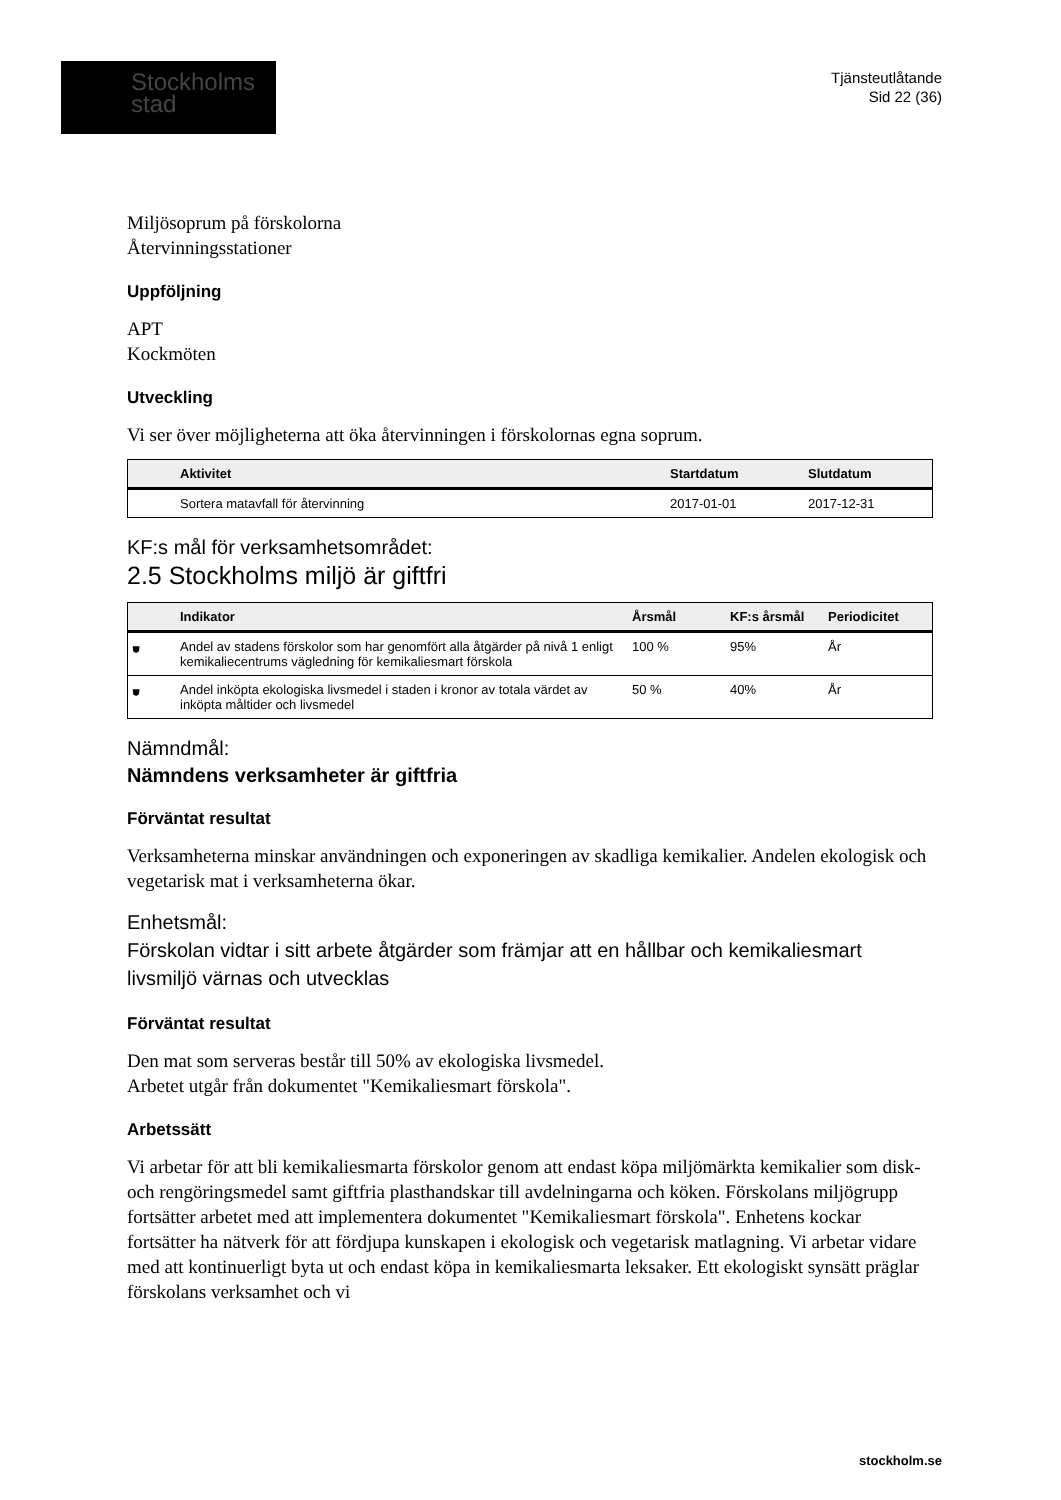Stockholms
stad
Tjänsteutlåtande
Sid 22 (36)
Miljösoprum på förskolorna
Återvinningsstationer
Uppföljning
APT
Kockmöten
Utveckling
Vi ser över möjligheterna att öka återvinningen i förskolornas egna soprum.
| | Aktivitet | Startdatum | Slutdatum |
| --- | --- | --- | --- |
| | Sortera matavfall för återvinning | 2017-01-01 | 2017-12-31 |
KF:s mål för verksamhetsområdet:
2.5 Stockholms miljö är giftfri
| | Indikator | Årsmål | KF:s årsmål | Periodicitet |
| --- | --- | --- | --- | --- |
| ⛊ | Andel av stadens förskolor som har genomfört alla åtgärder på nivå 1 enligt kemikaliecentrums vägledning för kemikaliesmart förskola | 100 % | 95% | År |
| ⛊ | Andel inköpta ekologiska livsmedel i staden i kronor av totala värdet av inköpta måltider och livsmedel | 50 % | 40% | År |
Nämndmål:
Nämndens verksamheter är giftfria
Förväntat resultat
Verksamheterna minskar användningen och exponeringen av skadliga kemikalier. Andelen ekologisk och vegetarisk mat i verksamheterna ökar.
Enhetsmål:
Förskolan vidtar i sitt arbete åtgärder som främjar att en hållbar och kemikaliesmart livsmiljö värnas och utvecklas
Förväntat resultat
Den mat som serveras består till 50% av ekologiska livsmedel.
Arbetet utgår från dokumentet "Kemikaliesmart förskola".
Arbetssätt
Vi arbetar för att bli kemikaliesmarta förskolor genom att endast köpa miljömärkta kemikalier som disk-och rengöringsmedel samt giftfria plasthandskar till avdelningarna och köken. Förskolans miljögrupp fortsätter arbetet med att implementera dokumentet "Kemikaliesmart förskola". Enhetens kockar fortsätter ha nätverk för att fördjupa kunskapen i ekologisk och vegetarisk matlagning. Vi arbetar vidare med att kontinuerligt byta ut och endast köpa in kemikaliesmarta leksaker. Ett ekologiskt synsätt präglar förskolans verksamhet och vi
stockholm.se